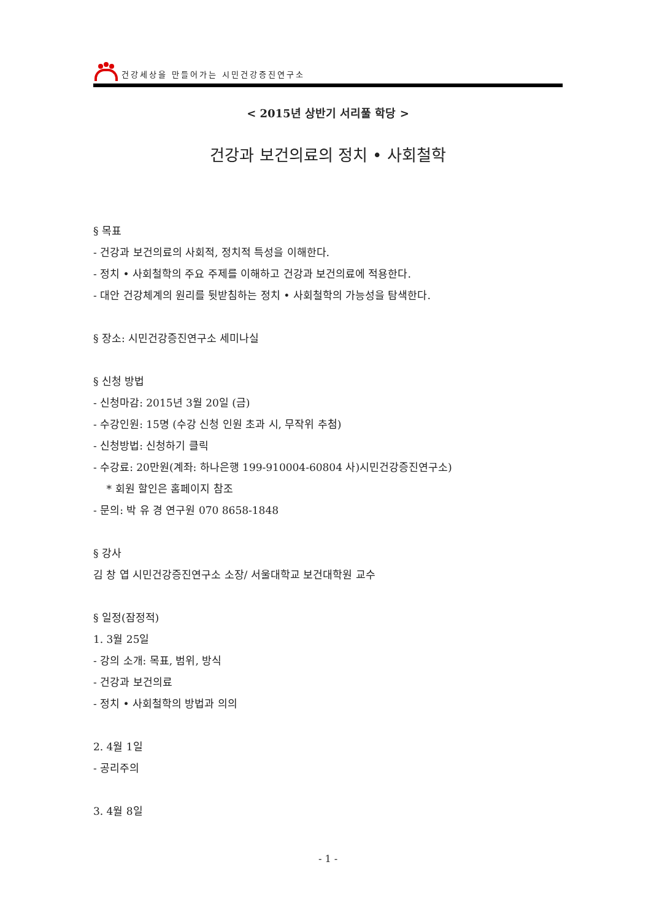건강세상을 만들어가는 시민건강증진연구소
< 2015년 상반기 서리풀 학당 >
건강과 보건의료의 정치 • 사회철학
§ 목표
- 건강과 보건의료의 사회적, 정치적 특성을 이해한다.
- 정치 • 사회철학의 주요 주제를 이해하고 건강과 보건의료에 적용한다.
- 대안 건강체계의 원리를 뒷받침하는 정치 • 사회철학의 가능성을 탐색한다.
§ 장소: 시민건강증진연구소 세미나실
§ 신청 방법
- 신청마감: 2015년 3월 20일 (금)
- 수강인원: 15명 (수강 신청 인원 초과 시, 무작위 추첨)
- 신청방법: 신청하기 클릭
- 수강료: 20만원(계좌: 하나은행 199-910004-60804 사)시민건강증진연구소)
* 회원 할인은 홈페이지 참조
- 문의: 박 유 경 연구원 070 8658-1848
§ 강사
김 창 엽 시민건강증진연구소 소장/ 서울대학교 보건대학원 교수
§ 일정(잠정적)
1. 3월 25일
- 강의 소개: 목표, 범위, 방식
- 건강과 보건의료
- 정치 • 사회철학의 방법과 의의
2. 4월 1일
- 공리주의
3. 4월 8일
- 1 -